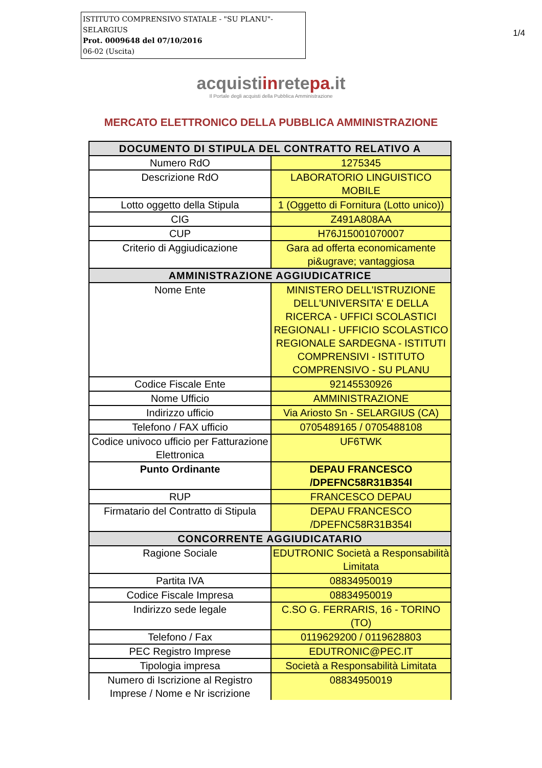ISTITUTO COMPRENSIVO STATALE - "SU PLANU"-SELARGIUS
Prot. 0009648 del 07/10/2016
06-02 (Uscita)
1/4
acquistiinretepa.it
Il Portale degli acquisti della Pubblica Amministrazione
MERCATO ELETTRONICO DELLA PUBBLICA AMMINISTRAZIONE
| DOCUMENTO DI STIPULA DEL CONTRATTO RELATIVO A | |
| --- | --- |
| Numero RdO | 1275345 |
| Descrizione RdO | LABORATORIO LINGUISTICO MOBILE |
| Lotto oggetto della Stipula | 1 (Oggetto di Fornitura (Lotto unico)) |
| CIG | Z491A808AA |
| CUP | H76J15001070007 |
| Criterio di Aggiudicazione | Gara ad offerta economicamente pi&ugrave; vantaggiosa |
| AMMINISTRAZIONE AGGIUDICATRICE | |
| Nome Ente | MINISTERO DELL'ISTRUZIONE DELL'UNIVERSITA' E DELLA RICERCA - UFFICI SCOLASTICI REGIONALI - UFFICIO SCOLASTICO REGIONALE SARDEGNA - ISTITUTI COMPRENSIVI - ISTITUTO COMPRENSIVO - SU PLANU |
| Codice Fiscale Ente | 92145530926 |
| Nome Ufficio | AMMINISTRAZIONE |
| Indirizzo ufficio | Via Ariosto Sn - SELARGIUS (CA) |
| Telefono / FAX ufficio | 0705489165 / 0705488108 |
| Codice univoco ufficio per Fatturazione Elettronica | UF6TWK |
| Punto Ordinante | DEPAU FRANCESCO /DPEFNC58R31B354I |
| RUP | FRANCESCO DEPAU |
| Firmatario del Contratto di Stipula | DEPAU FRANCESCO /DPEFNC58R31B354I |
| CONCORRENTE AGGIUDICATARIO | |
| Ragione Sociale | EDUTRONIC Società a Responsabilità Limitata |
| Partita IVA | 08834950019 |
| Codice Fiscale Impresa | 08834950019 |
| Indirizzo sede legale | C.SO G. FERRARIS, 16 - TORINO (TO) |
| Telefono / Fax | 0119629200 / 0119628803 |
| PEC Registro Imprese | EDUTRONIC@PEC.IT |
| Tipologia impresa | Società a Responsabilità Limitata |
| Numero di Iscrizione al Registro Imprese / Nome e Nr iscrizione | 08834950019 |